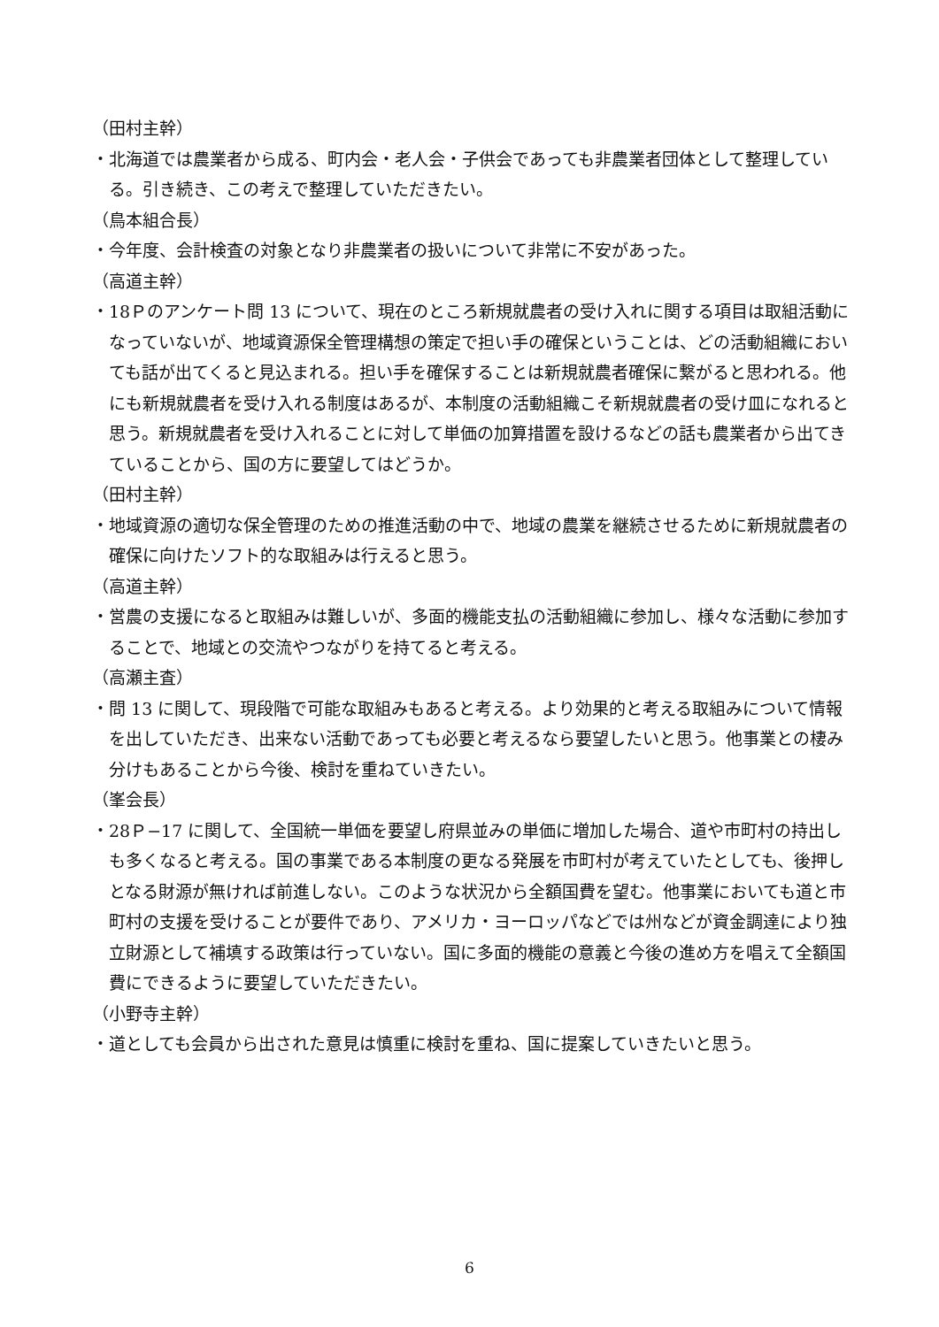（田村主幹）
・北海道では農業者から成る、町内会・老人会・子供会であっても非農業者団体として整理している。引き続き、この考えで整理していただきたい。
（鳥本組合長）
・今年度、会計検査の対象となり非農業者の扱いについて非常に不安があった。
（高道主幹）
・18Ｐのアンケート問 13 について、現在のところ新規就農者の受け入れに関する項目は取組活動になっていないが、地域資源保全管理構想の策定で担い手の確保ということは、どの活動組織においても話が出てくると見込まれる。担い手を確保することは新規就農者確保に繋がると思われる。他にも新規就農者を受け入れる制度はあるが、本制度の活動組織こそ新規就農者の受け皿になれると思う。新規就農者を受け入れることに対して単価の加算措置を設けるなどの話も農業者から出てきていることから、国の方に要望してはどうか。
（田村主幹）
・地域資源の適切な保全管理のための推進活動の中で、地域の農業を継続させるために新規就農者の確保に向けたソフト的な取組みは行えると思う。
（高道主幹）
・営農の支援になると取組みは難しいが、多面的機能支払の活動組織に参加し、様々な活動に参加することで、地域との交流やつながりを持てると考える。
（高瀬主査）
・問 13 に関して、現段階で可能な取組みもあると考える。より効果的と考える取組みについて情報を出していただき、出来ない活動であっても必要と考えるなら要望したいと思う。他事業との棲み分けもあることから今後、検討を重ねていきたい。
（峯会長）
・28Ｐ−17 に関して、全国統一単価を要望し府県並みの単価に増加した場合、道や市町村の持出しも多くなると考える。国の事業である本制度の更なる発展を市町村が考えていたとしても、後押しとなる財源が無ければ前進しない。このような状況から全額国費を望む。他事業においても道と市町村の支援を受けることが要件であり、アメリカ・ヨーロッパなどでは州などが資金調達により独立財源として補填する政策は行っていない。国に多面的機能の意義と今後の進め方を唱えて全額国費にできるように要望していただきたい。
（小野寺主幹）
・道としても会員から出された意見は慎重に検討を重ね、国に提案していきたいと思う。
6